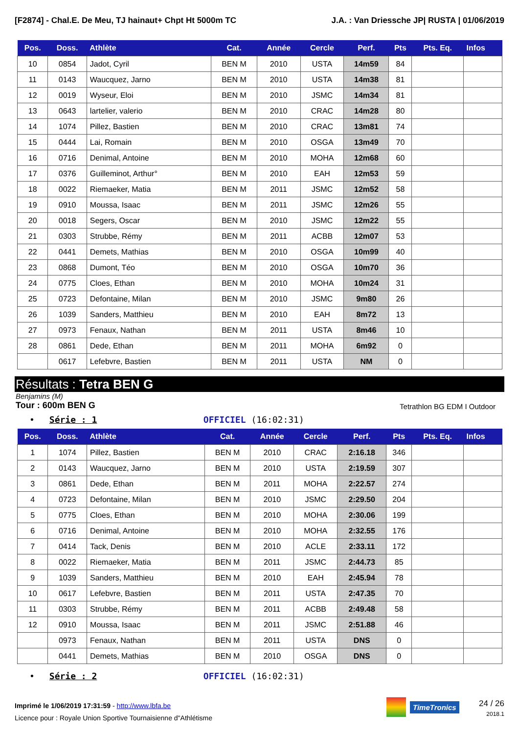[F2874] - Chal.E. De Meu, TJ hainaut+ Chpt Ht 5000m TC J.A. : Van Driessche JP| RUSTA | 01/06/2019
| Pos. | Doss. | Athlète | Cat. | Année | Cercle | Perf. | Pts | Pts. Eq. | Infos |
| --- | --- | --- | --- | --- | --- | --- | --- | --- | --- |
| 10 | 0854 | Jadot, Cyril | BEN M | 2010 | USTA | 14m59 | 84 | | |
| 11 | 0143 | Waucquez, Jarno | BEN M | 2010 | USTA | 14m38 | 81 | | |
| 12 | 0019 | Wyseur, Eloi | BEN M | 2010 | JSMC | 14m34 | 81 | | |
| 13 | 0643 | lartelier, valerio | BEN M | 2010 | CRAC | 14m28 | 80 | | |
| 14 | 1074 | Pillez, Bastien | BEN M | 2010 | CRAC | 13m81 | 74 | | |
| 15 | 0444 | Lai, Romain | BEN M | 2010 | OSGA | 13m49 | 70 | | |
| 16 | 0716 | Denimal, Antoine | BEN M | 2010 | MOHA | 12m68 | 60 | | |
| 17 | 0376 | Guilleminot, Arthur° | BEN M | 2010 | EAH | 12m53 | 59 | | |
| 18 | 0022 | Riemaeker, Matia | BEN M | 2011 | JSMC | 12m52 | 58 | | |
| 19 | 0910 | Moussa, Isaac | BEN M | 2011 | JSMC | 12m26 | 55 | | |
| 20 | 0018 | Segers, Oscar | BEN M | 2010 | JSMC | 12m22 | 55 | | |
| 21 | 0303 | Strubbe, Rémy | BEN M | 2011 | ACBB | 12m07 | 53 | | |
| 22 | 0441 | Demets, Mathias | BEN M | 2010 | OSGA | 10m99 | 40 | | |
| 23 | 0868 | Dumont, Téo | BEN M | 2010 | OSGA | 10m70 | 36 | | |
| 24 | 0775 | Cloes, Ethan | BEN M | 2010 | MOHA | 10m24 | 31 | | |
| 25 | 0723 | Defontaine, Milan | BEN M | 2010 | JSMC | 9m80 | 26 | | |
| 26 | 1039 | Sanders, Matthieu | BEN M | 2010 | EAH | 8m72 | 13 | | |
| 27 | 0973 | Fenaux, Nathan | BEN M | 2011 | USTA | 8m46 | 10 | | |
| 28 | 0861 | Dede, Ethan | BEN M | 2011 | MOHA | 6m92 | 0 | | |
| | 0617 | Lefebvre, Bastien | BEN M | 2011 | USTA | NM | 0 | | |
Résultats : Tetra BEN G
Benjamins (M)
Tour : 600m BEN G Tetrathlon BG EDM I Outdoor
• Série : 1 OFFICIEL (16:02:31)
| Pos. | Doss. | Athlète | Cat. | Année | Cercle | Perf. | Pts | Pts. Eq. | Infos |
| --- | --- | --- | --- | --- | --- | --- | --- | --- | --- |
| 1 | 1074 | Pillez, Bastien | BEN M | 2010 | CRAC | 2:16.18 | 346 | | |
| 2 | 0143 | Waucquez, Jarno | BEN M | 2010 | USTA | 2:19.59 | 307 | | |
| 3 | 0861 | Dede, Ethan | BEN M | 2011 | MOHA | 2:22.57 | 274 | | |
| 4 | 0723 | Defontaine, Milan | BEN M | 2010 | JSMC | 2:29.50 | 204 | | |
| 5 | 0775 | Cloes, Ethan | BEN M | 2010 | MOHA | 2:30.06 | 199 | | |
| 6 | 0716 | Denimal, Antoine | BEN M | 2010 | MOHA | 2:32.55 | 176 | | |
| 7 | 0414 | Tack, Denis | BEN M | 2010 | ACLE | 2:33.11 | 172 | | |
| 8 | 0022 | Riemaeker, Matia | BEN M | 2011 | JSMC | 2:44.73 | 85 | | |
| 9 | 1039 | Sanders, Matthieu | BEN M | 2010 | EAH | 2:45.94 | 78 | | |
| 10 | 0617 | Lefebvre, Bastien | BEN M | 2011 | USTA | 2:47.35 | 70 | | |
| 11 | 0303 | Strubbe, Rémy | BEN M | 2011 | ACBB | 2:49.48 | 58 | | |
| 12 | 0910 | Moussa, Isaac | BEN M | 2011 | JSMC | 2:51.88 | 46 | | |
| | 0973 | Fenaux, Nathan | BEN M | 2011 | USTA | DNS | 0 | | |
| | 0441 | Demets, Mathias | BEN M | 2010 | OSGA | DNS | 0 | | |
• Série : 2 OFFICIEL (16:02:31)
Imprimé le 1/06/2019 17:31:59 - http://www.lbfa.be
Licence pour : Royale Union Sportive Tournaisienne d"Athlétisme
TimeTronics
24 / 26
2018.1